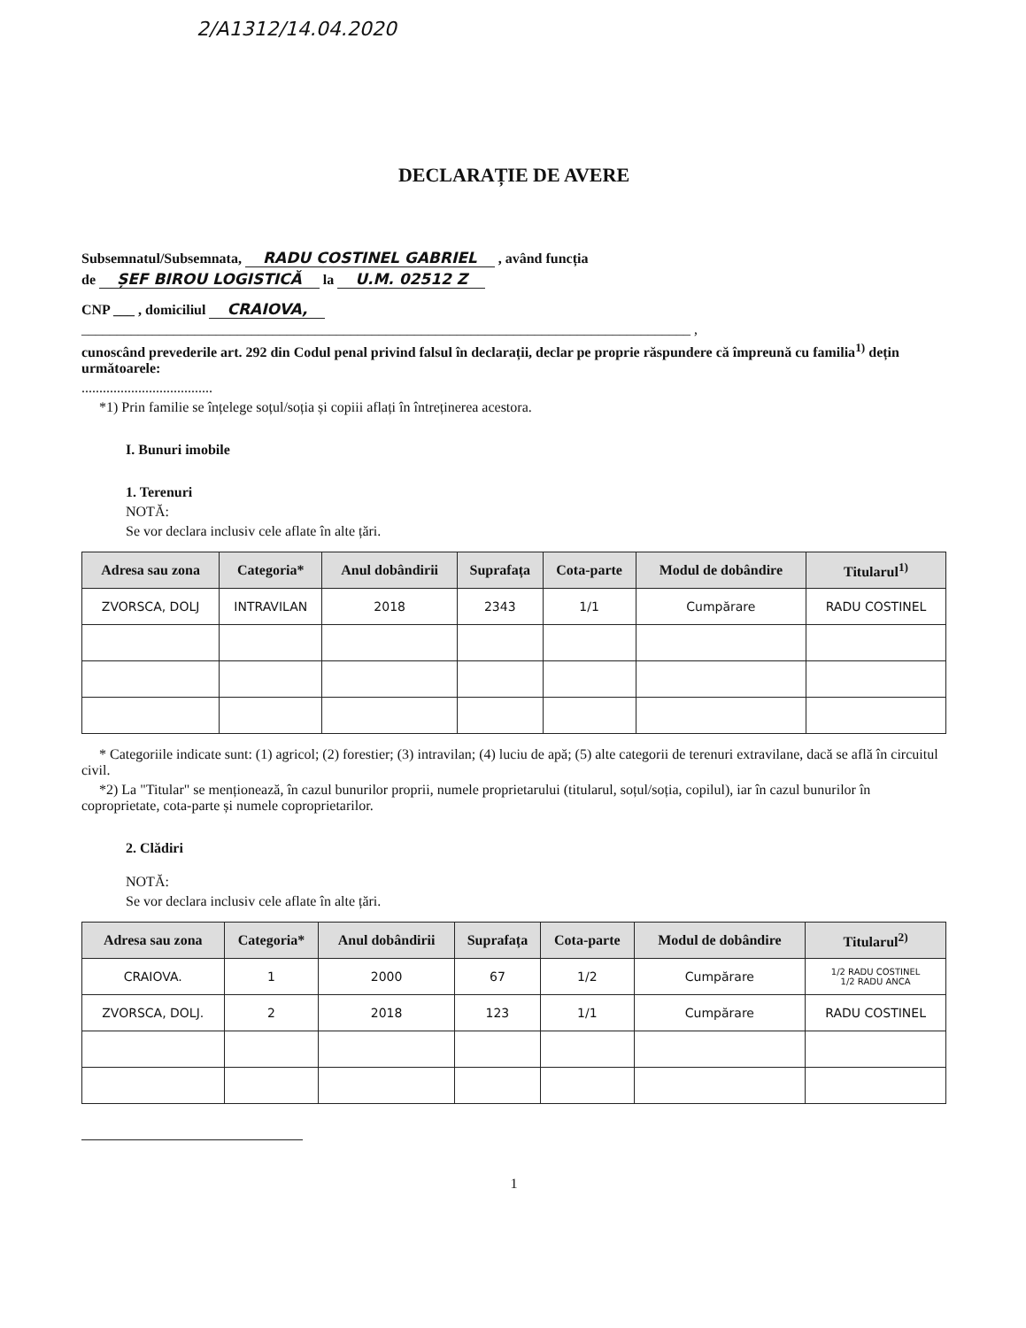2/A1312/14.04.2020
DECLARAȚIE DE AVERE
Subsemnatul/Subsemnata, RADU COSTINEL GABRIEL , având funcția
de ȘEF BIROU LOGISTICĂ la U.M. 02512 Z
CNP ___ , domiciliul CRAIOVA,
______________________________________________________________________________________ ,
cunoscând prevederile art. 292 din Codul penal privind falsul în declarații, declar pe proprie răspundere că împreună cu familia<sup>1)</sup> dețin următoarele:
.....................................
*1) Prin familie se înțelege soțul/soția și copiii aflați în întreținerea acestora.
I. Bunuri imobile
1. Terenuri
NOTĂ:
Se vor declara inclusiv cele aflate în alte țări.
| Adresa sau zona | Categoria* | Anul dobândirii | Suprafața | Cota-parte | Modul de dobândire | Titularul<sup>1)</sup> |
| --- | --- | --- | --- | --- | --- | --- |
| ZVORSCA, DOLJ | INTRAVILAN | 2018 | 2343 | 1/1 | Cumpărare | RADU COSTINEL |
* Categoriile indicate sunt: (1) agricol; (2) forestier; (3) intravilan; (4) luciu de apă; (5) alte categorii de terenuri extravilane, dacă se află în circuitul civil.
*2) La "Titular" se menționează, în cazul bunurilor proprii, numele proprietarului (titularul, soțul/soția, copilul), iar în cazul bunurilor în coproprietate, cota-parte și numele coproprietarilor.
2. Clădiri
NOTĂ:
Se vor declara inclusiv cele aflate în alte țări.
| Adresa sau zona | Categoria* | Anul dobândirii | Suprafața | Cota-parte | Modul de dobândire | Titularul<sup>2)</sup> |
| --- | --- | --- | --- | --- | --- | --- |
| CRAIOVA. | 1 | 2000 | 67 | 1/2 | Cumpărare | 1/2 RADU COSTINEL 1/2 RADU ANCA |
| ZVORSCA, DOLJ. | 2 | 2018 | 123 | 1/1 | Cumpărare | RADU COSTINEL |
1